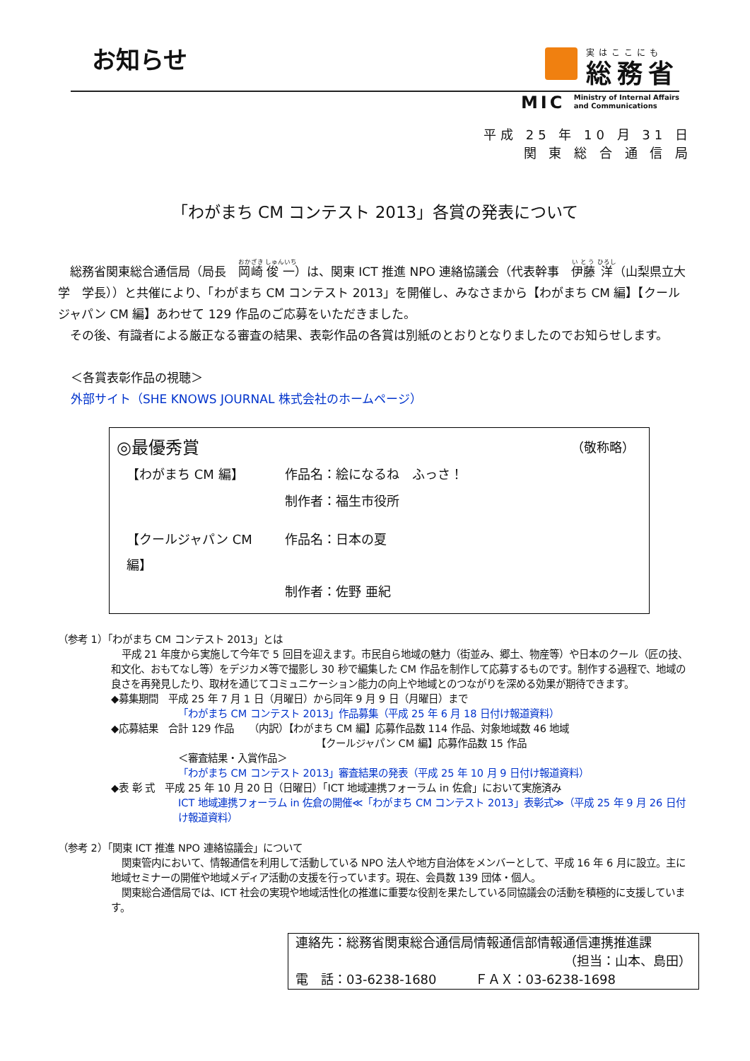お知らせ
実はここにも
総務省
MIC Ministry of Internal Affairs
and Communications
平成 25 年 10 月 31 日
関 東 総 合 通 信 局
「わがまち CM コンテスト 2013」各賞の発表について
総務省関東総合通信局（局長　岡崎 俊一）は、関東 ICT 推進 NPO 連絡協議会（代表幹事　伊藤 洋（山梨県立大学　学長））と共催により、「わがまち CM コンテスト 2013」を開催し、みなさまから【わがまち CM 編】【クールジャパン CM 編】あわせて 129 作品のご応募をいただきました。
その後、有識者による厳正なる審査の結果、表彰作品の各賞は別紙のとおりとなりましたのでお知らせします。
＜各賞表彰作品の視聴＞
外部サイト（SHE KNOWS JOURNAL 株式会社のホームページ）
◎最優秀賞 （敬称略）
| 【わがまち CM 編】 | 作品名：絵になるね ふっさ！ |
| | 制作者：福生市役所 |
| 【クールジャパン CM 編】 | 作品名：日本の夏 |
| | 制作者：佐野 亜紀 |
（参考 1）「わがまち CM コンテスト 2013」とは
平成 21 年度から実施して今年で 5 回目を迎えます。市民自ら地域の魅力（街並み、郷土、物産等）や日本のクール（匠の技、和文化、おもてなし等）をデジカメ等で撮影し 30 秒で編集した CM 作品を制作して応募するものです。制作する過程で、地域の良さを再発見したり、取材を通じてコミュニケーション能力の向上や地域とのつながりを深める効果が期待できます。
◆募集期間　平成 25 年 7 月 1 日（月曜日）から同年 9 月 9 日（月曜日）まで
「わがまち CM コンテスト 2013」作品募集（平成 25 年 6 月 18 日付け報道資料）
◆応募結果　合計 129 作品　　（内訳）【わがまち CM 編】応募作品数 114 作品、対象地域数 46 地域
【クールジャパン CM 編】応募作品数 15 作品
＜審査結果・入賞作品＞
「わがまち CM コンテスト 2013」審査結果の発表（平成 25 年 10 月 9 日付け報道資料）
◆表 彰 式　平成 25 年 10 月 20 日（日曜日）「ICT 地域連携フォーラム in 佐倉」において実施済み
ICT 地域連携フォーラム in 佐倉の開催≪「わがまち CM コンテスト 2013」表彰式≫（平成 25 年 9 月 26 日付け報道資料）
（参考 2）「関東 ICT 推進 NPO 連絡協議会」について
関東管内において、情報通信を利用して活動している NPO 法人や地方自治体をメンバーとして、平成 16 年 6 月に設立。主に地域セミナーの開催や地域メディア活動の支援を行っています。現在、会員数 139 団体・個人。
関東総合通信局では、ICT 社会の実現や地域活性化の推進に重要な役割を果たしている同協議会の活動を積極的に支援しています。
連絡先：総務省関東総合通信局情報通信部情報通信連携推進課
（担当：山本、島田）
電　話：03-6238-1680　　　ＦＡＸ：03-6238-1698